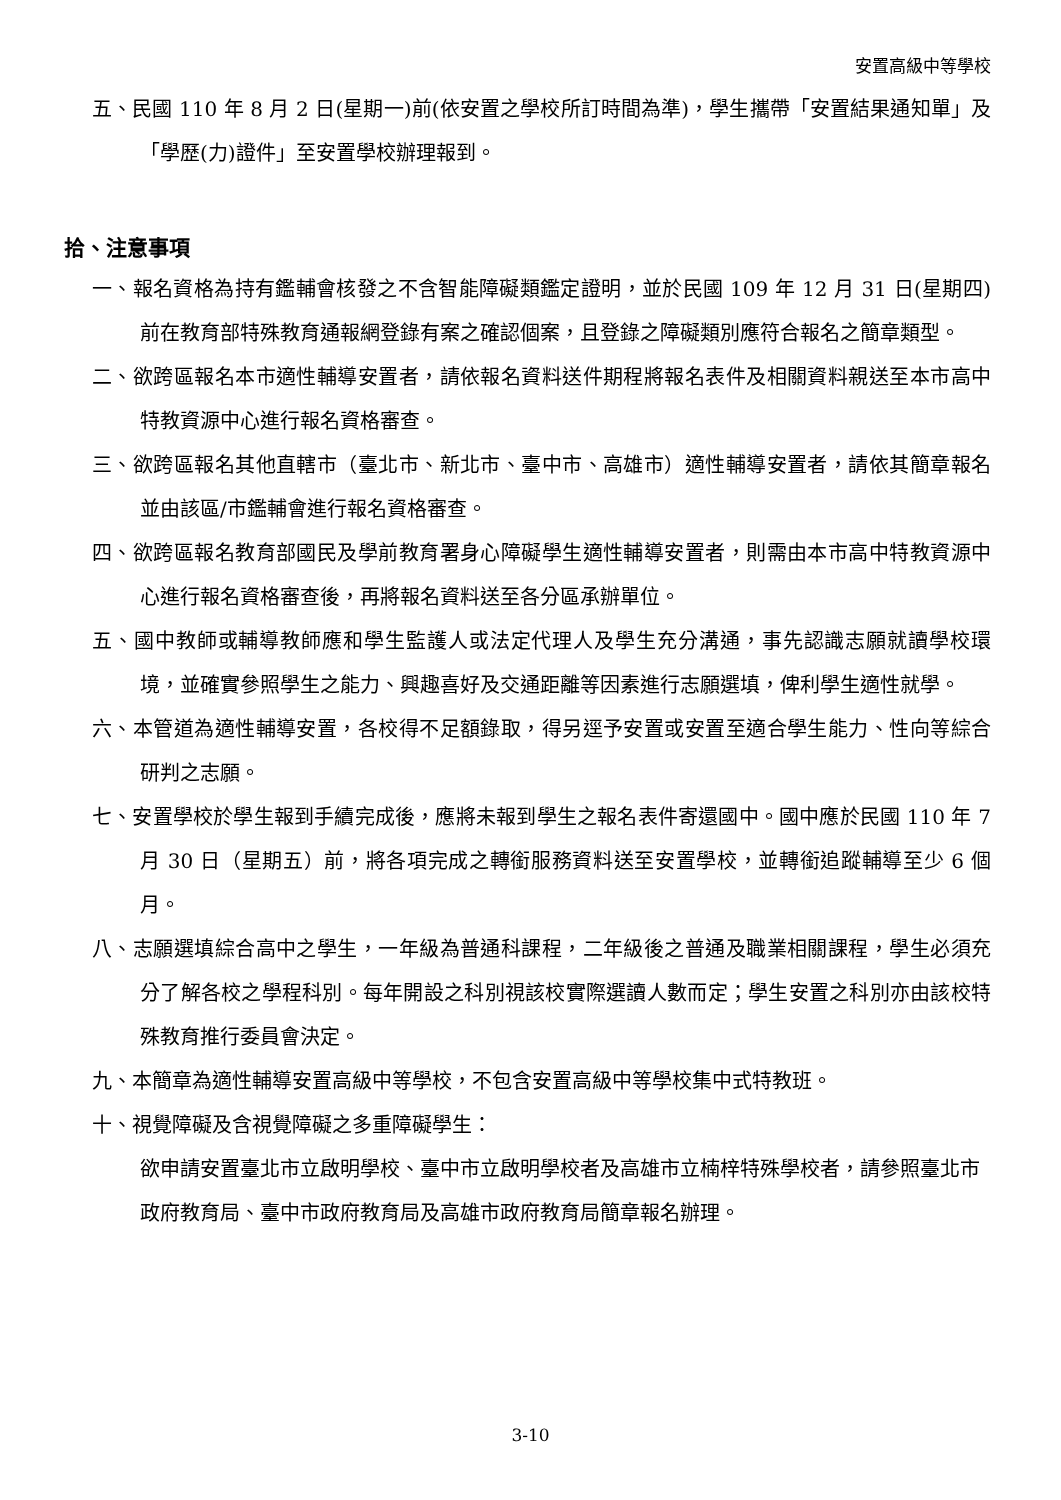安置高級中等學校
五、民國 110 年 8 月 2 日(星期一)前(依安置之學校所訂時間為準)，學生攜帶「安置結果通知單」及「學歷(力)證件」至安置學校辦理報到。
拾、注意事項
一、報名資格為持有鑑輔會核發之不含智能障礙類鑑定證明，並於民國 109 年 12 月 31 日(星期四)前在教育部特殊教育通報網登錄有案之確認個案，且登錄之障礙類別應符合報名之簡章類型。
二、欲跨區報名本市適性輔導安置者，請依報名資料送件期程將報名表件及相關資料親送至本市高中特教資源中心進行報名資格審查。
三、欲跨區報名其他直轄市（臺北市、新北市、臺中市、高雄市）適性輔導安置者，請依其簡章報名並由該區/市鑑輔會進行報名資格審查。
四、欲跨區報名教育部國民及學前教育署身心障礙學生適性輔導安置者，則需由本市高中特教資源中心進行報名資格審查後，再將報名資料送至各分區承辦單位。
五、國中教師或輔導教師應和學生監護人或法定代理人及學生充分溝通，事先認識志願就讀學校環境，並確實參照學生之能力、興趣喜好及交通距離等因素進行志願選填，俾利學生適性就學。
六、本管道為適性輔導安置，各校得不足額錄取，得另逕予安置或安置至適合學生能力、性向等綜合研判之志願。
七、安置學校於學生報到手續完成後，應將未報到學生之報名表件寄還國中。國中應於民國 110 年 7 月 30 日（星期五）前，將各項完成之轉銜服務資料送至安置學校，並轉銜追蹤輔導至少 6 個月。
八、志願選填綜合高中之學生，一年級為普通科課程，二年級後之普通及職業相關課程，學生必須充分了解各校之學程科別。每年開設之科別視該校實際選讀人數而定；學生安置之科別亦由該校特殊教育推行委員會決定。
九、本簡章為適性輔導安置高級中等學校，不包含安置高級中等學校集中式特教班。
十、視覺障礙及含視覺障礙之多重障礙學生：
欲申請安置臺北市立啟明學校、臺中市立啟明學校者及高雄市立楠梓特殊學校者，請參照臺北市政府教育局、臺中市政府教育局及高雄市政府教育局簡章報名辦理。
3-10